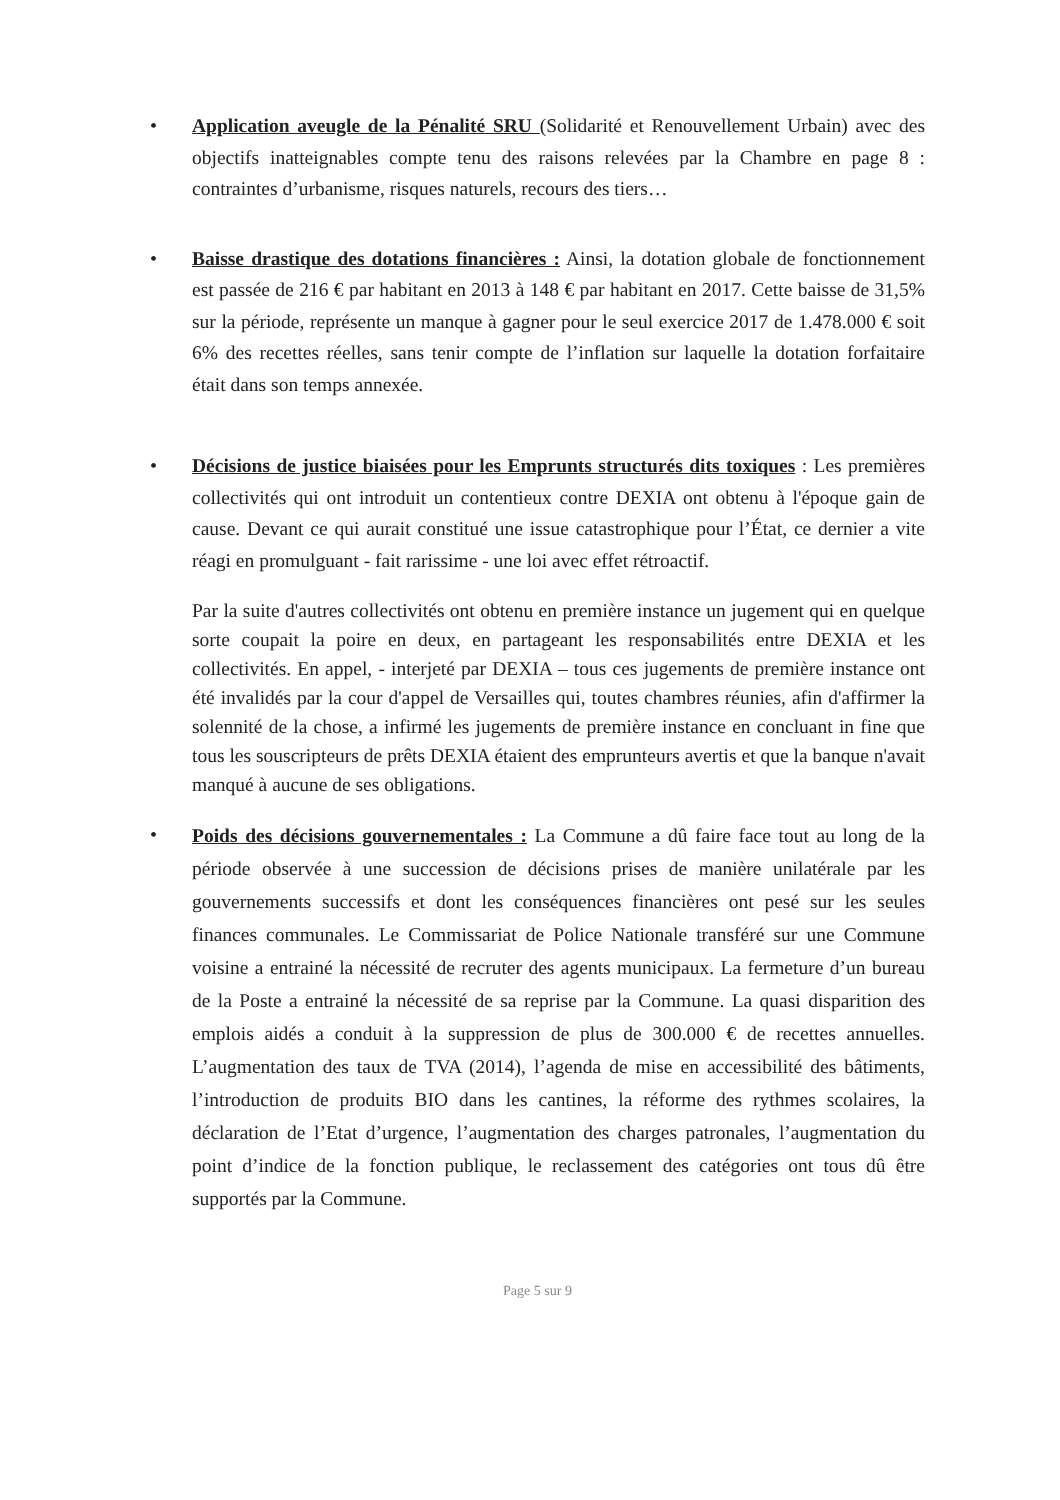• Application aveugle de la Pénalité SRU (Solidarité et Renouvellement Urbain) avec des objectifs inatteignables compte tenu des raisons relevées par la Chambre en page 8 : contraintes d’urbanisme, risques naturels, recours des tiers…
• Baisse drastique des dotations financières : Ainsi, la dotation globale de fonctionnement est passée de 216 € par habitant en 2013 à 148 € par habitant en 2017. Cette baisse de 31,5% sur la période, représente un manque à gagner pour le seul exercice 2017 de 1.478.000 € soit 6% des recettes réelles, sans tenir compte de l’inflation sur laquelle la dotation forfaitaire était dans son temps annexée.
• Décisions de justice biaisées pour les Emprunts structurés dits toxiques : Les premières collectivités qui ont introduit un contentieux contre DEXIA ont obtenu à l'époque gain de cause. Devant ce qui aurait constitué une issue catastrophique pour l’État, ce dernier a vite réagi en promulguant - fait rarissime - une loi avec effet rétroactif.
Par la suite d'autres collectivités ont obtenu en première instance un jugement qui en quelque sorte coupait la poire en deux, en partageant les responsabilités entre DEXIA et les collectivités. En appel, - interjeté par DEXIA – tous ces jugements de première instance ont été invalidés par la cour d'appel de Versailles qui, toutes chambres réunies, afin d'affirmer la solennité de la chose, a infirmé les jugements de première instance en concluant in fine que tous les souscripteurs de prêts DEXIA étaient des emprunteurs avertis et que la banque n'avait manqué à aucune de ses obligations.
•
Poids des décisions gouvernementales : La Commune a dû faire face tout au long de la période observée à une succession de décisions prises de manière unilatérale par les gouvernements successifs et dont les conséquences financières ont pesé sur les seules finances communales. Le Commissariat de Police Nationale transféré sur une Commune voisine a entrainé la nécessité de recruter des agents municipaux. La fermeture d’un bureau de la Poste a entrainé la nécessité de sa reprise par la Commune. La quasi disparition des emplois aidés a conduit à la suppression de plus de 300.000 € de recettes annuelles. L’augmentation des taux de TVA (2014), l’agenda de mise en accessibilité des bâtiments, l’introduction de produits BIO dans les cantines, la réforme des rythmes scolaires, la déclaration de l’Etat d’urgence, l’augmentation des charges patronales, l’augmentation du point d’indice de la fonction publique, le reclassement des catégories ont tous dû être supportés par la Commune.
Page 5 sur 9